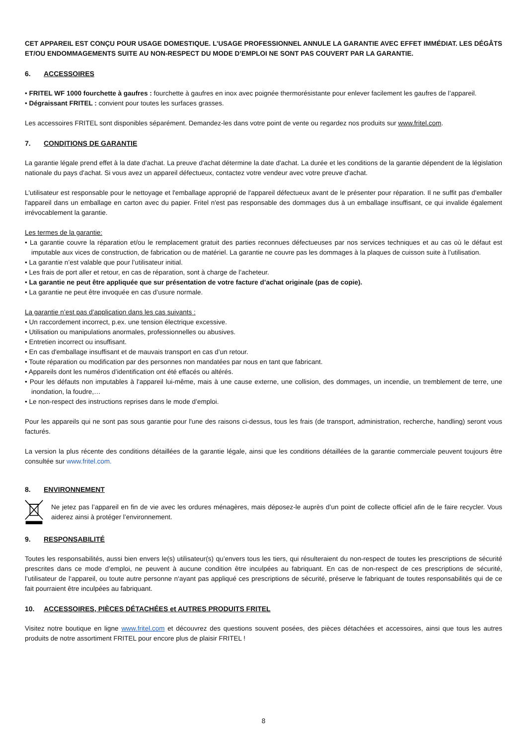CET APPAREIL EST CONÇU POUR USAGE DOMESTIQUE. L’USAGE PROFESSIONNEL ANNULE LA GARANTIE AVEC EFFET IMMÉDIAT. LES DÉGÂTS ET/OU ENDOMMAGEMENTS SUITE AU NON-RESPECT DU MODE D’EMPLOI NE SONT PAS COUVERT PAR LA GARANTIE.
6. ACCESSOIRES
• FRITEL WF 1000 fourchette à gaufres : fourchette à gaufres en inox avec poignée thermorésistante pour enlever facilement les gaufres de l’appareil.
• Dégraissant FRITEL : convient pour toutes les surfaces grasses.
Les accessoires FRITEL sont disponibles séparément. Demandez-les dans votre point de vente ou regardez nos produits sur www.fritel.com.
7. CONDITIONS DE GARANTIE
La garantie légale prend effet à la date d'achat. La preuve d'achat détermine la date d'achat. La durée et les conditions de la garantie dépendent de la législation nationale du pays d'achat. Si vous avez un appareil défectueux, contactez votre vendeur avec votre preuve d'achat.
L'utilisateur est responsable pour le nettoyage et l'emballage approprié de l'appareil défectueux avant de le présenter pour réparation. Il ne suffit pas d'emballer l'appareil dans un emballage en carton avec du papier. Fritel n'est pas responsable des dommages dus à un emballage insuffisant, ce qui invalide également irrévocablement la garantie.
Les termes de la garantie:
• La garantie couvre la réparation et/ou le remplacement gratuit des parties reconnues défectueuses par nos services techniques et au cas où le défaut est imputable aux vices de construction, de fabrication ou de matériel. La garantie ne couvre pas les dommages à la plaques de cuisson suite à l’utilisation.
• La garantie n’est valable que pour l’utilisateur initial.
• Les frais de port aller et retour, en cas de réparation, sont à charge de l’acheteur.
• La garantie ne peut être appliquée que sur présentation de votre facture d’achat originale (pas de copie).
• La garantie ne peut être invoquée en cas d’usure normale.
La garantie n’est pas d’application dans les cas suivants :
• Un raccordement incorrect, p.ex. une tension électrique excessive.
• Utilisation ou manipulations anormales, professionnelles ou abusives.
• Entretien incorrect ou insuffisant.
• En cas d'emballage insuffisant et de mauvais transport en cas d’un retour.
• Toute réparation ou modification par des personnes non mandatées par nous en tant que fabricant.
• Appareils dont les numéros d’identification ont été effacés ou altérés.
• Pour les défauts non imputables à l'appareil lui-même, mais à une cause externe, une collision, des dommages, un incendie, un tremblement de terre, une inondation, la foudre,…
• Le non-respect des instructions reprises dans le mode d’emploi.
Pour les appareils qui ne sont pas sous garantie pour l'une des raisons ci-dessus, tous les frais (de transport, administration, recherche, handling) seront vous facturés.
La version la plus récente des conditions détaillées de la garantie légale, ainsi que les conditions détaillées de la garantie commerciale peuvent toujours être consultée sur www.fritel.com.
8. ENVIRONNEMENT
Ne jetez pas l’appareil en fin de vie avec les ordures ménagères, mais déposez-le auprès d’un point de collecte officiel afin de le faire recycler. Vous aiderez ainsi à protéger l’environnement.
9. RESPONSABILITÉ
Toutes les responsabilités, aussi bien envers le(s) utilisateur(s) qu’envers tous les tiers, qui résulteraient du non-respect de toutes les prescriptions de sécurité prescrites dans ce mode d’emploi, ne peuvent à aucune condition être inculpées au fabriquant. En cas de non-respect de ces prescriptions de sécurité, l’utilisateur de l‘appareil, ou toute autre personne n‘ayant pas appliqué ces prescriptions de sécurité, préserve le fabriquant de toutes responsabilités qui de ce fait pourraient être inculpées au fabriquant.
10. ACCESSOIRES, PIÈCES DÉTACHÉES et AUTRES PRODUITS FRITEL
Visitez notre boutique en ligne www.fritel.com et découvrez des questions souvent posées, des pièces détachées et accessoires, ainsi que tous les autres produits de notre assortiment FRITEL pour encore plus de plaisir FRITEL !
8